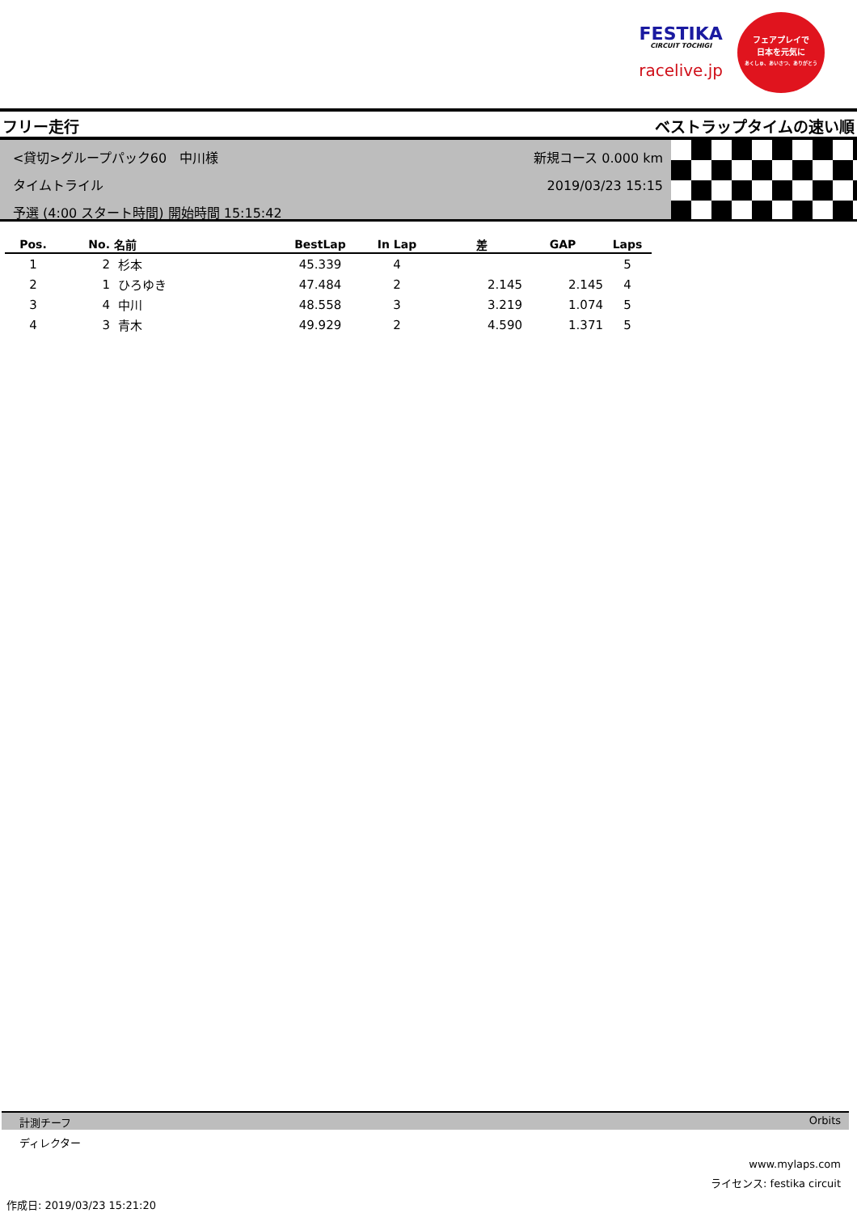FESTIKA
CIRCUIT TOCHIGI
racelive.jp
フェアプレイで
日本を元気に
あくしゅ、あいさつ、ありがとう
フリー走行 ベストラップタイムの速い順
<貸切>グループパック60　中川様
タイムトライル
予選 (4:00 スタート時間) 開始時間 15:15:42
新規コース 0.000 km
2019/03/23 15:15
| Pos. | No. | 名前 | BestLap | In Lap | 差 | GAP | Laps |
| --- | --- | --- | --- | --- | --- | --- | --- |
| 1 | 2 | 杉本 | 45.339 | 4 | | | 5 |
| 2 | 1 | ひろゆき | 47.484 | 2 | 2.145 | 2.145 | 4 |
| 3 | 4 | 中川 | 48.558 | 3 | 3.219 | 1.074 | 5 |
| 4 | 3 | 青木 | 49.929 | 2 | 4.590 | 1.371 | 5 |
計測チーフ Orbits
ディレクター
www.mylaps.com
ライセンス: festika circuit
作成日: 2019/03/23 15:21:20